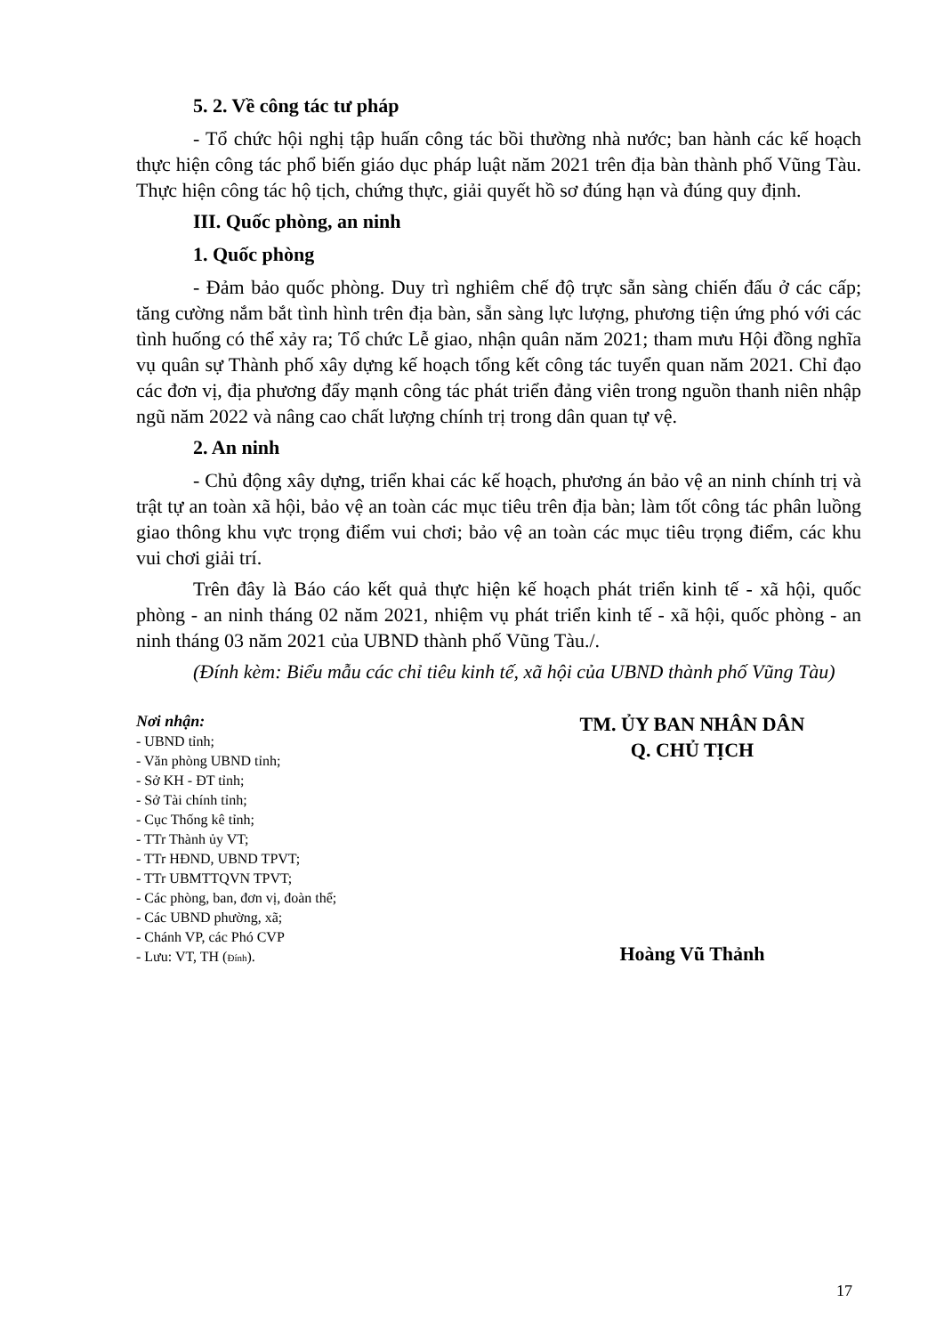5. 2. Về công tác tư pháp
- Tổ chức hội nghị tập huấn công tác bồi thường nhà nước; ban hành các kế hoạch thực hiện công tác phổ biến giáo dục pháp luật năm 2021 trên địa bàn thành phố Vũng Tàu. Thực hiện công tác hộ tịch, chứng thực, giải quyết hồ sơ đúng hạn và đúng quy định.
III. Quốc phòng, an ninh
1. Quốc phòng
- Đảm bảo quốc phòng. Duy trì nghiêm chế độ trực sẵn sàng chiến đấu ở các cấp; tăng cường nắm bắt tình hình trên địa bàn, sẵn sàng lực lượng, phương tiện ứng phó với các tình huống có thể xảy ra; Tổ chức Lễ giao, nhận quân năm 2021; tham mưu Hội đồng nghĩa vụ quân sự Thành phố xây dựng kế hoạch tổng kết công tác tuyển quan năm 2021. Chỉ đạo các đơn vị, địa phương đẩy mạnh công tác phát triển đảng viên trong nguồn thanh niên nhập ngũ năm 2022 và nâng cao chất lượng chính trị trong dân quan tự vệ.
2. An ninh
- Chủ động xây dựng, triển khai các kế hoạch, phương án bảo vệ an ninh chính trị và trật tự an toàn xã hội, bảo vệ an toàn các mục tiêu trên địa bàn; làm tốt công tác phân luồng giao thông khu vực trọng điểm vui chơi; bảo vệ an toàn các mục tiêu trọng điểm, các khu vui chơi giải trí.
Trên đây là Báo cáo kết quả thực hiện kế hoạch phát triển kinh tế - xã hội, quốc phòng - an ninh tháng 02 năm 2021, nhiệm vụ phát triển kinh tế - xã hội, quốc phòng - an ninh tháng 03 năm 2021 của UBND thành phố Vũng Tàu./.
(Đính kèm: Biểu mẫu các chỉ tiêu kinh tế, xã hội của UBND thành phố Vũng Tàu)
Nơi nhận:
- UBND tỉnh;
- Văn phòng UBND tỉnh;
- Sở KH - ĐT tỉnh;
- Sở Tài chính tỉnh;
- Cục Thống kê tỉnh;
- TTr Thành ủy VT;
- TTr HĐND, UBND TPVT;
- TTr UBMTTQVN TPVT;
- Các phòng, ban, đơn vị, đoàn thể;
- Các UBND phường, xã;
- Chánh VP, các Phó CVP
- Lưu: VT, TH (Đính).
TM. ỦY BAN NHÂN DÂN
Q. CHỦ TỊCH
Hoàng Vũ Thảnh
17